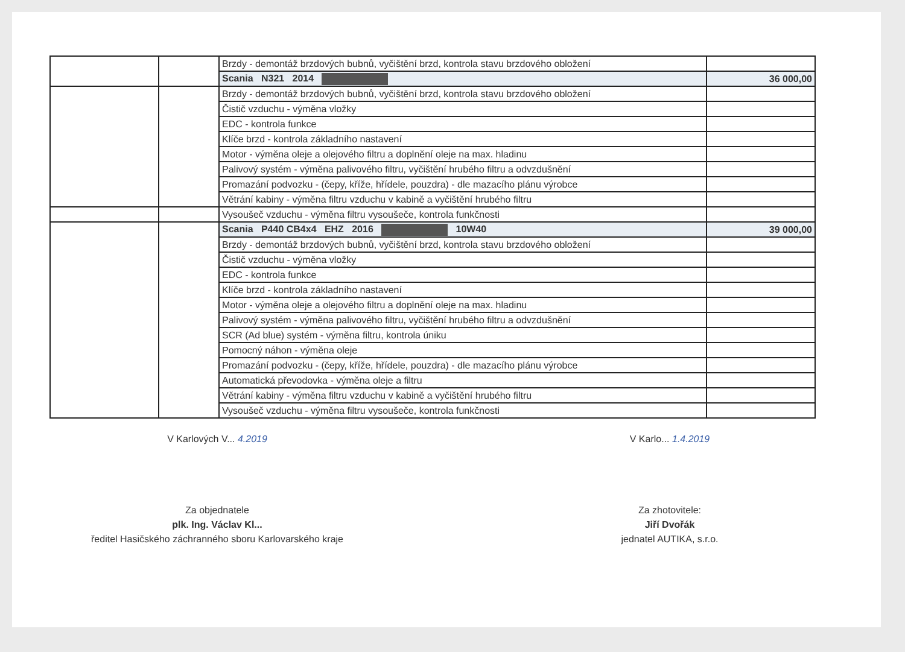| | | Brzdy - demontáž brzdových bubnů, vyčištění brzd, kontrola stavu brzdového obložení | |
| | | Scania N321 2014 | 36 000,00 |
| | | Brzdy - demontáž brzdových bubnů, vyčištění brzd, kontrola stavu brzdového obložení | |
| | | Čistič vzduchu - výměna vložky | |
| | | EDC - kontrola funkce | |
| | | Klíče brzd - kontrola základního nastavení | |
| | | Motor - výměna oleje a olejového filtru a doplnění oleje na max. hladinu | |
| | | Palivový systém - výměna palivového filtru, vyčištění hrubého filtru a odvzdušnění | |
| | | Promazání podvozku - (čepy, kříže, hřídele, pouzdra) - dle mazacího plánu výrobce | |
| | | Větrání kabiny - výměna filtru vzduchu v kabině a vyčištění hrubého filtru | |
| | | Vysoušeč vzduchu - výměna filtru vysoušeče, kontrola funkčnosti | |
| | | Scania P440 CB4x4 EHZ 2016 10W40 | 39 000,00 |
| | | Brzdy - demontáž brzdových bubnů, vyčištění brzd, kontrola stavu brzdového obložení | |
| | | Čistič vzduchu - výměna vložky | |
| | | EDC - kontrola funkce | |
| | | Klíče brzd - kontrola základního nastavení | |
| | | Motor - výměna oleje a olejového filtru a doplnění oleje na max. hladinu | |
| | | Palivový systém - výměna palivového filtru, vyčištění hrubého filtru a odvzdušnění | |
| | | SCR (Ad blue) systém - výměna filtru, kontrola úniku | |
| | | Pomocný náhon - výměna oleje | |
| | | Promazání podvozku - (čepy, kříže, hřídele, pouzdra) - dle mazacího plánu výrobce | |
| | | Automatická převodovka - výměna oleje a filtru | |
| | | Větrání kabiny - výměna filtru vzduchu v kabině a vyčištění hrubého filtru | |
| | | Vysoušeč vzduchu - výměna filtru vysoušeče, kontrola funkčnosti | |
V Karlových V... 4.2019
Za objednatele
plk. Ing. Václav Kl...
ředitel Hasičského záchranného sboru Karlovarského kraje
V Karlo... 1.4.2019
Za zhotovitele:
Jiří Dvořák
jednatel AUTIKA, s.r.o.